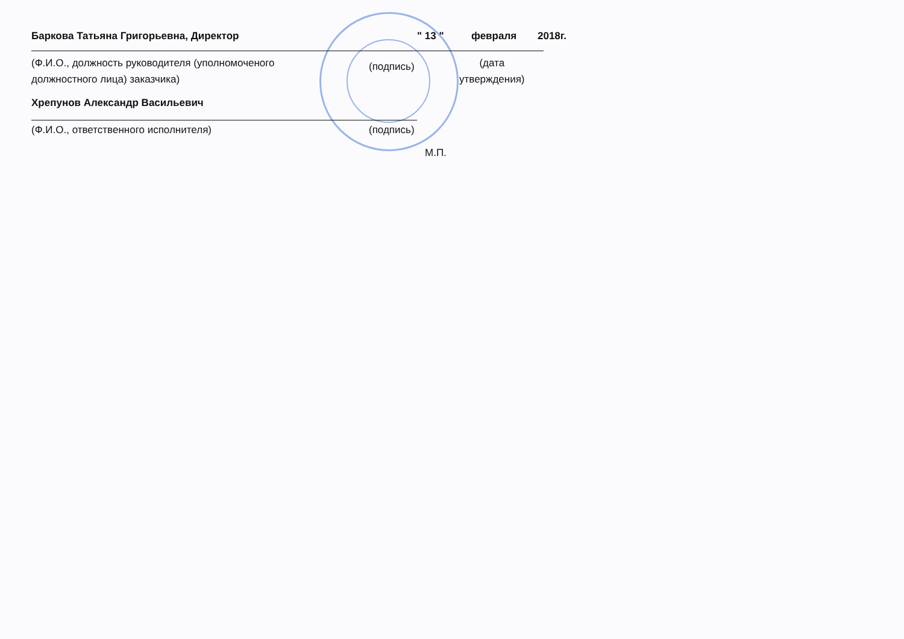Баркова Татьяна Григорьевна, Директор " 13 " февраля 2018г.
(Ф.И.О., должность руководителя (уполномоченого
должностного лица) заказчика)
(подпись)
(дата
утверждения)
Хрепунов Александр Васильевич
(Ф.И.О., ответственного исполнителя) (подпись)
М.П.